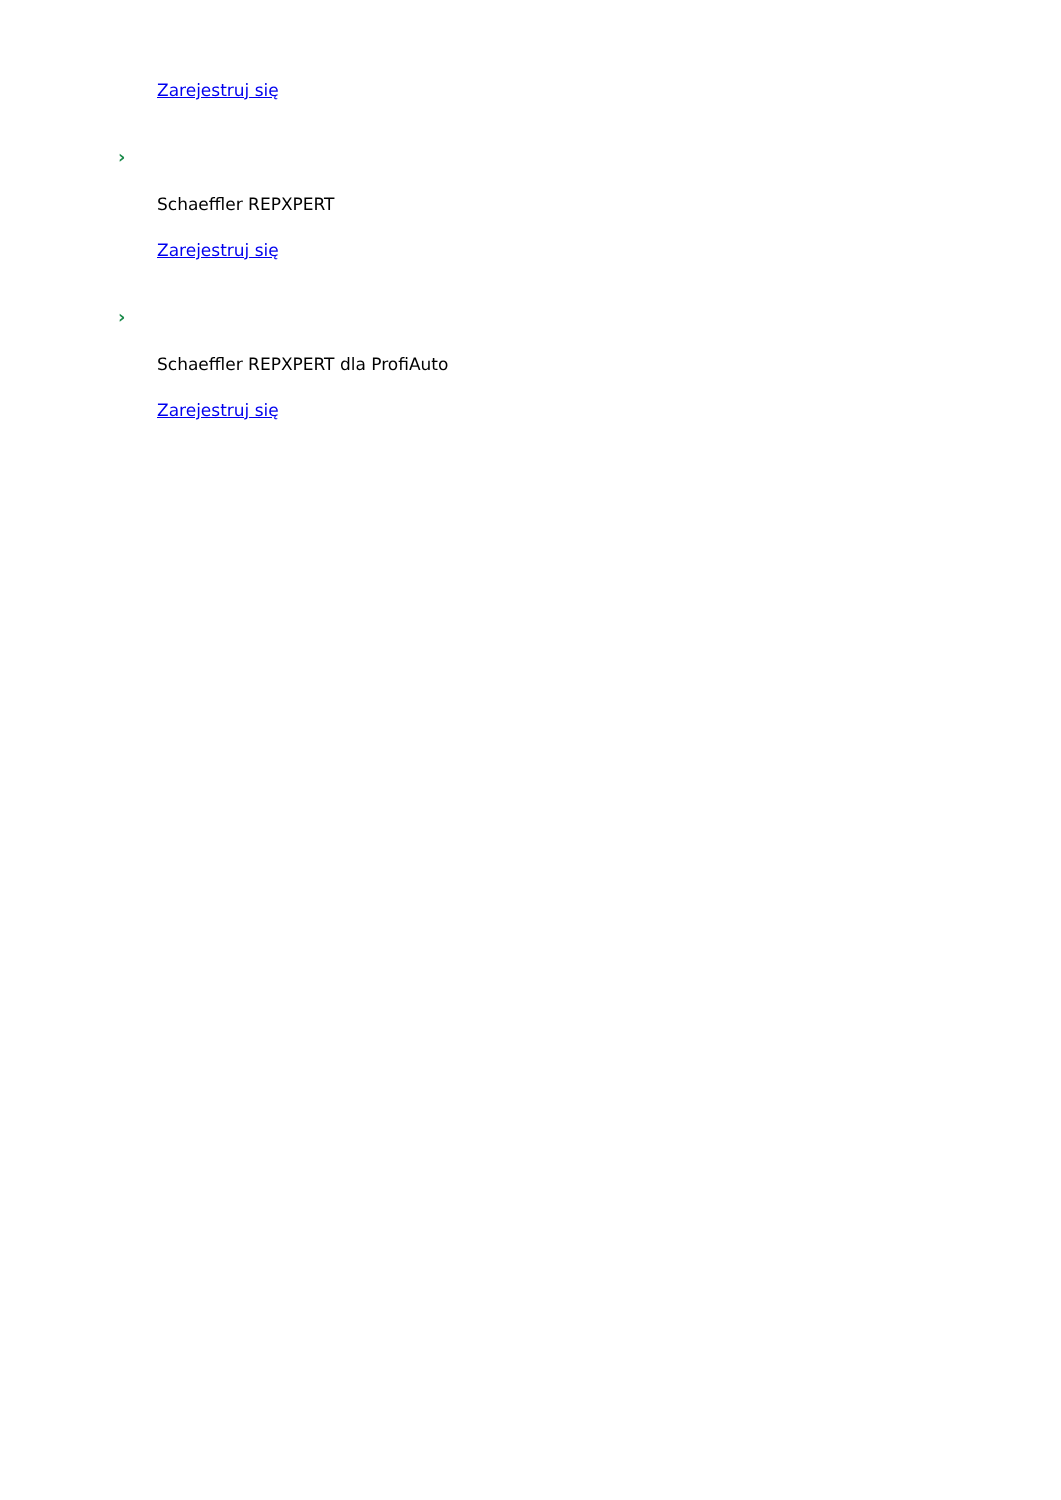Zarejestruj się
›
Schaeffler REPXPERT
Zarejestruj się
›
Schaeffler REPXPERT dla ProfiAuto
Zarejestruj się